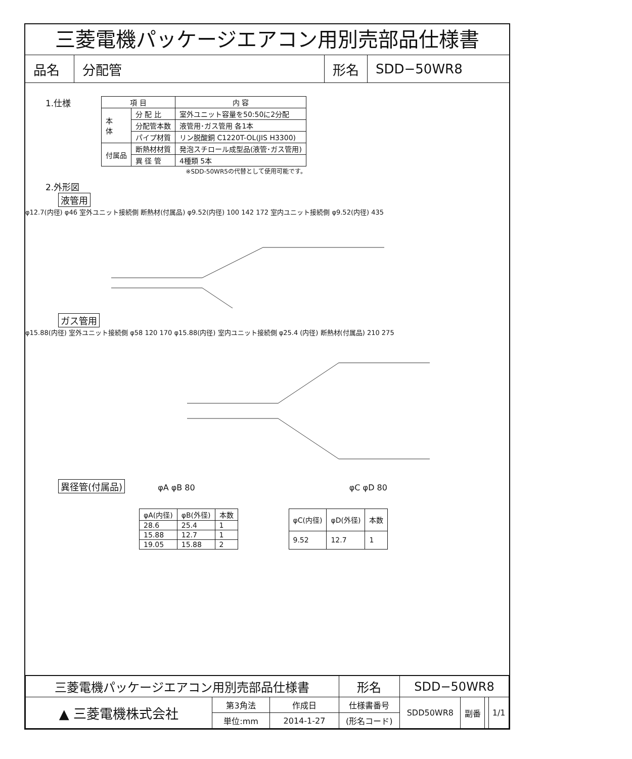三菱電機パッケージエアコン用別売部品仕様書
品名 分配管 形名 SDD−50WR8
1.仕様
| 項 目 | | 内 容 |
| --- | --- | --- |
| 本 体 | 分 配 比 | 室外ユニット容量を50:50に2分配 |
| | 分配管本数 | 液管用･ガス管用 各1本 |
| | パイプ材質 | リン脱酸銅 C1220T-OL(JIS H3300) |
| 付属品 | 断熱材材質 | 発泡スチロール成型品(液管･ガス管用) |
| | 異 径 管 | 4種類 5本 |
※SDD-50WR5の代替として使用可能です。
2.外形図
液管用
φ12.7(内径) φ46 室外ユニット接続側 断熱材(付属品) φ9.52(内径) 100 142 172 室内ユニット接続側 φ9.52(内径) 435
ガス管用
φ15.88(内径) 室外ユニット接続側 φ58 120 170 φ15.88(内径) 室内ユニット接続側 φ25.4 (内径) 断熱材(付属品) 210 275
異径管(付属品) φA φB 80 φC φD 80
| φA(内径) | φB(外径) | 本数 |
| --- | --- | --- |
| 28.6 | 25.4 | 1 |
| 15.88 | 12.7 | 1 |
| 19.05 | 15.88 | 2 |
| φC(内径) | φD(外径) | 本数 |
| --- | --- | --- |
| 9.52 | 12.7 | 1 |
| 三菱電機パッケージエアコン用別売部品仕様書 | | | 形名 | SDD−50WR8 | | | |
| ▲ 三菱電機株式会社 | 第3角法 | 作成日 | 仕様書番号 | SDD50WR8 | 副番 | | 1/1 |
| | 単位:mm | 2014-1-27 | (形名コード) | | | | |